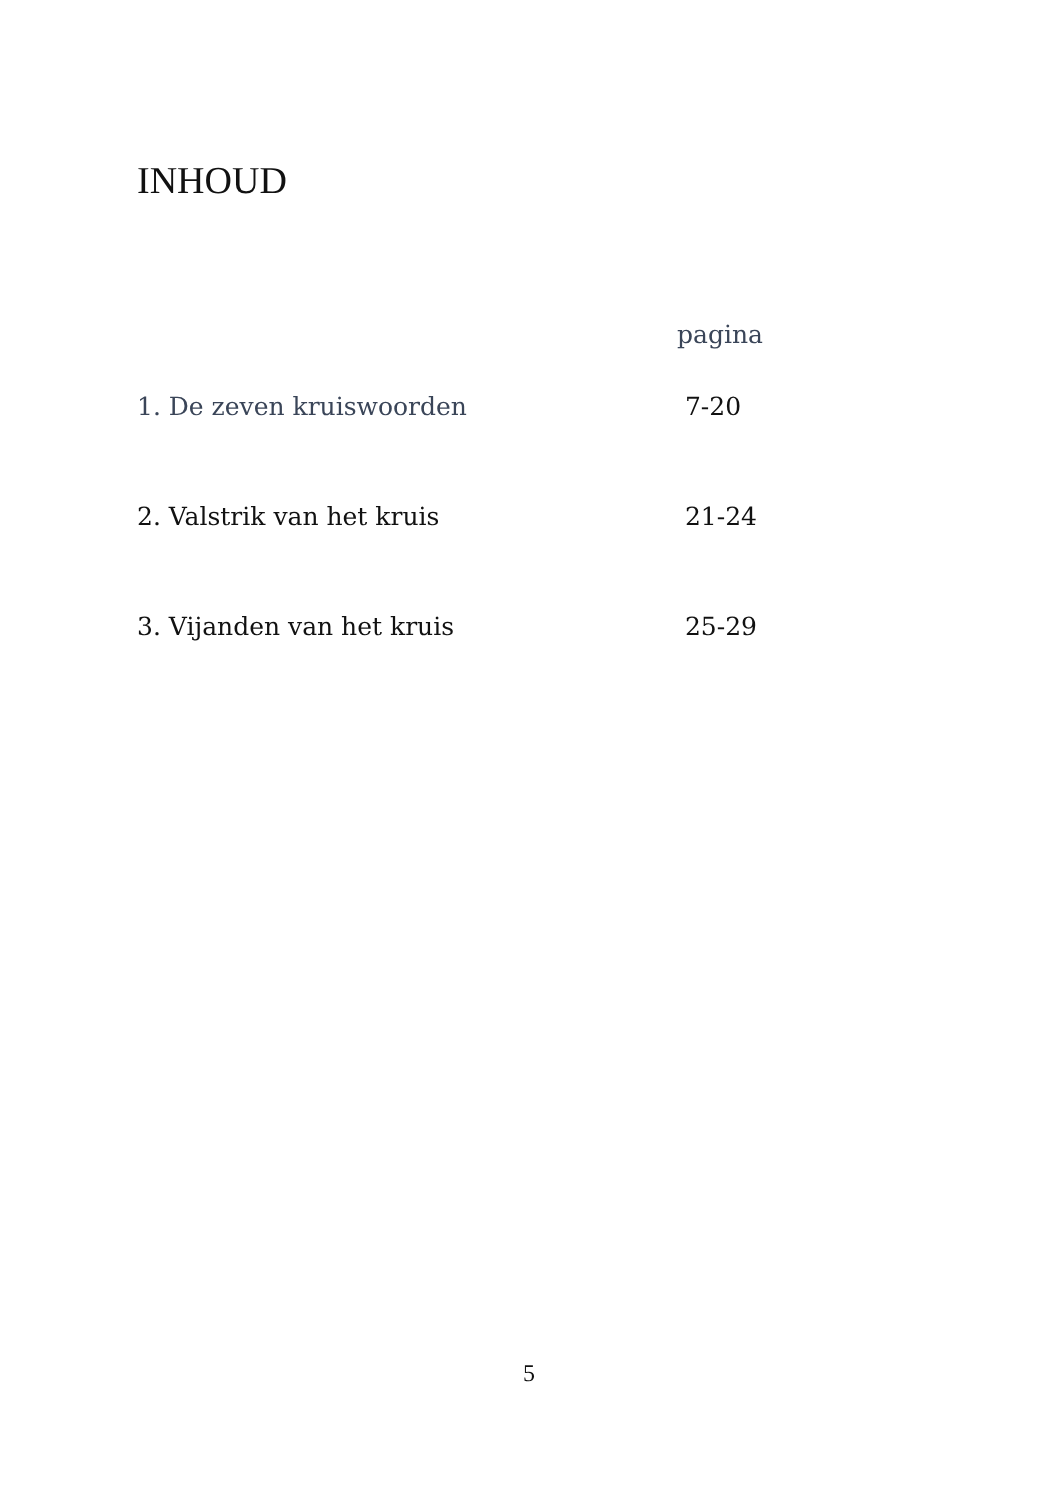INHOUD
pagina
1. De zeven kruiswoorden 7-20
2. Valstrik van het kruis 21-24
3. Vijanden van het kruis 25-29
5